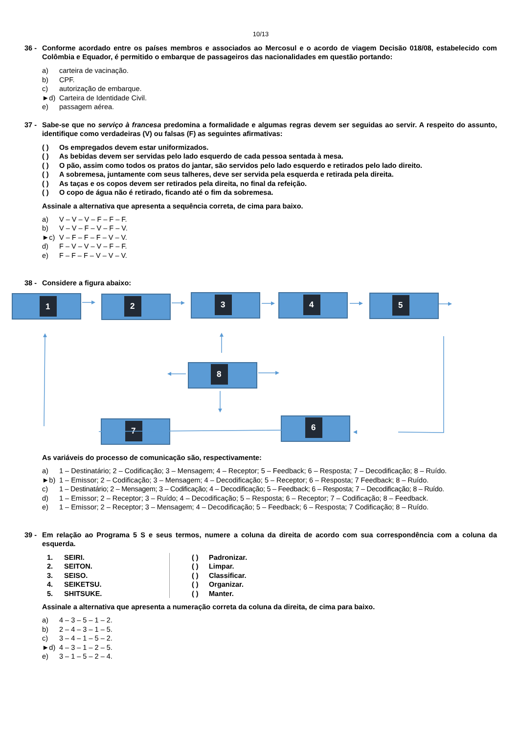10/13
36 - Conforme acordado entre os países membros e associados ao Mercosul e o acordo de viagem Decisão 018/08, estabelecido com Colômbia e Equador, é permitido o embarque de passageiros das nacionalidades em questão portando:
a) carteira de vacinação.
b) CPF.
c) autorização de embarque.
►d) Carteira de Identidade Civil.
e) passagem aérea.
37 - Sabe-se que no serviço à francesa predomina a formalidade e algumas regras devem ser seguidas ao servir. A respeito do assunto, identifique como verdadeiras (V) ou falsas (F) as seguintes afirmativas:
( ) Os empregados devem estar uniformizados.
( ) As bebidas devem ser servidas pelo lado esquerdo de cada pessoa sentada à mesa.
( ) O pão, assim como todos os pratos do jantar, são servidos pelo lado esquerdo e retirados pelo lado direito.
( ) A sobremesa, juntamente com seus talheres, deve ser servida pela esquerda e retirada pela direita.
( ) As taças e os copos devem ser retirados pela direita, no final da refeição.
( ) O copo de água não é retirado, ficando até o fim da sobremesa.
Assinale a alternativa que apresenta a sequência correta, de cima para baixo.
a) V – V – V – F – F – F.
b) V – V – F – V – F – V.
►c) V – F – F – F – V – V.
d) F – V – V – V – F – F.
e) F – F – F – V – V – V.
38 - Considere a figura abaixo:
1
2
3
4
5
8
6
7
As variáveis do processo de comunicação são, respectivamente:
a) 1 – Destinatário; 2 – Codificação; 3 – Mensagem; 4 – Receptor; 5 – Feedback; 6 – Resposta; 7 – Decodificação; 8 – Ruído.
►b) 1 – Emissor; 2 – Codificação; 3 – Mensagem; 4 – Decodificação; 5 – Receptor; 6 – Resposta; 7 Feedback; 8 – Ruído.
c) 1 – Destinatário; 2 – Mensagem; 3 – Codificação; 4 – Decodificação; 5 – Feedback; 6 – Resposta; 7 – Decodificação; 8 – Ruído.
d) 1 – Emissor; 2 – Receptor; 3 – Ruído; 4 – Decodificação; 5 – Resposta; 6 – Receptor; 7 – Codificação; 8 – Feedback.
e) 1 – Emissor; 2 – Receptor; 3 – Mensagem; 4 – Decodificação; 5 – Feedback; 6 – Resposta; 7 Codificação; 8 – Ruído.
39 - Em relação ao Programa 5 S e seus termos, numere a coluna da direita de acordo com sua correspondência com a coluna da esquerda.
1. SEIRI.
2. SEITON.
3. SEISO.
4. SEIKETSU.
5. SHITSUKE.
( ) Padronizar.
( ) Limpar.
( ) Classificar.
( ) Organizar.
( ) Manter.
Assinale a alternativa que apresenta a numeração correta da coluna da direita, de cima para baixo.
a) 4 – 3 – 5 – 1 – 2.
b) 2 – 4 – 3 – 1 – 5.
c) 3 – 4 – 1 – 5 – 2.
►d) 4 – 3 – 1 – 2 – 5.
e) 3 – 1 – 5 – 2 – 4.